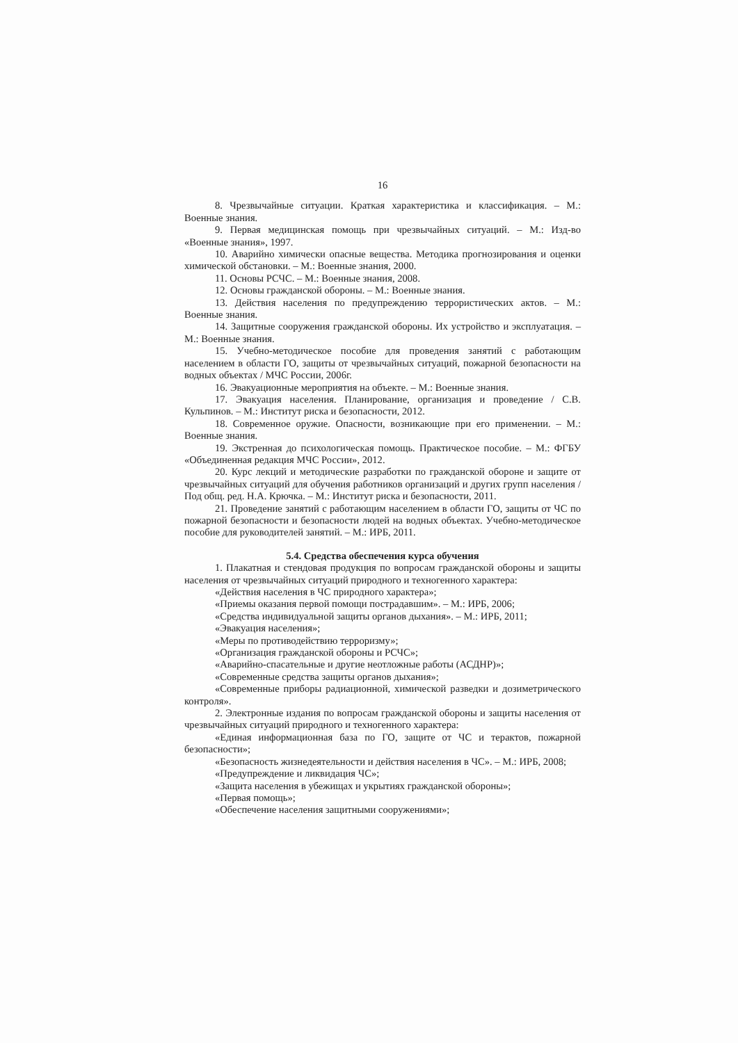16
8. Чрезвычайные ситуации. Краткая характеристика и классификация. – М.: Военные знания.
9. Первая медицинская помощь при чрезвычайных ситуаций. – М.: Изд-во «Военные знания», 1997.
10. Аварийно химически опасные вещества. Методика прогнозирования и оценки химической обстановки. – М.: Военные знания, 2000.
11. Основы РСЧС. – М.: Военные знания, 2008.
12. Основы гражданской обороны. – М.: Военные знания.
13. Действия населения по предупреждению террористических актов. – М.: Военные знания.
14. Защитные сооружения гражданской обороны. Их устройство и эксплуатация. – М.: Военные знания.
15. Учебно-методическое пособие для проведения занятий с работающим населением в области ГО, защиты от чрезвычайных ситуаций, пожарной безопасности на водных объектах / МЧС России, 2006г.
16. Эвакуационные мероприятия на объекте. – М.: Военные знания.
17. Эвакуация населения. Планирование, организация и проведение / С.В. Кульпинов. – М.: Институт риска и безопасности, 2012.
18. Современное оружие. Опасности, возникающие при его применении. – М.: Военные знания.
19. Экстренная до психологическая помощь. Практическое пособие. – М.: ФГБУ «Объединенная редакция МЧС России», 2012.
20. Курс лекций и методические разработки по гражданской обороне и защите от чрезвычайных ситуаций для обучения работников организаций и других групп населения / Под общ. ред. Н.А. Крючка. – М.: Институт риска и безопасности, 2011.
21. Проведение занятий с работающим населением в области ГО, защиты от ЧС по пожарной безопасности и безопасности людей на водных объектах. Учебно-методическое пособие для руководителей занятий. – М.: ИРБ, 2011.
5.4. Средства обеспечения курса обучения
1. Плакатная и стендовая продукция по вопросам гражданской обороны и защиты населения от чрезвычайных ситуаций природного и техногенного характера:
«Действия населения в ЧС природного характера»;
«Приемы оказания первой помощи пострадавшим». – М.: ИРБ, 2006;
«Средства индивидуальной защиты органов дыхания». – М.: ИРБ, 2011;
«Эвакуация населения»;
«Меры по противодействию терроризму»;
«Организация гражданской обороны и РСЧС»;
«Аварийно-спасательные и другие неотложные работы (АСДНР)»;
«Современные средства защиты органов дыхания»;
«Современные приборы радиационной, химической разведки и дозиметрического контроля».
2. Электронные издания по вопросам гражданской обороны и защиты населения от чрезвычайных ситуаций природного и техногенного характера:
«Единая информационная база по ГО, защите от ЧС и терактов, пожарной безопасности»;
«Безопасность жизнедеятельности и действия населения в ЧС». – М.: ИРБ, 2008;
«Предупреждение и ликвидация ЧС»;
«Защита населения в убежищах и укрытиях гражданской обороны»;
«Первая помощь»;
«Обеспечение населения защитными сооружениями»;